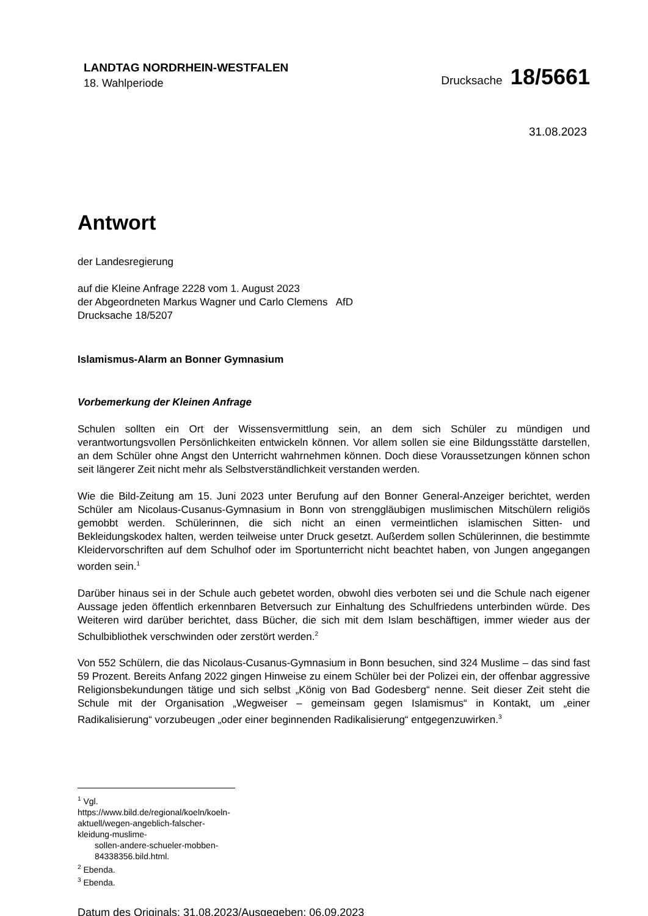LANDTAG NORDRHEIN-WESTFALEN
18. Wahlperiode
Drucksache 18/5661
31.08.2023
Antwort
der Landesregierung
auf die Kleine Anfrage 2228 vom 1. August 2023
der Abgeordneten Markus Wagner und Carlo Clemens AfD
Drucksache 18/5207
Islamismus-Alarm an Bonner Gymnasium
Vorbemerkung der Kleinen Anfrage
Schulen sollten ein Ort der Wissensvermittlung sein, an dem sich Schüler zu mündigen und verantwortungsvollen Persönlichkeiten entwickeln können. Vor allem sollen sie eine Bildungsstätte darstellen, an dem Schüler ohne Angst den Unterricht wahrnehmen können. Doch diese Voraussetzungen können schon seit längerer Zeit nicht mehr als Selbstverständlichkeit verstanden werden.
Wie die Bild-Zeitung am 15. Juni 2023 unter Berufung auf den Bonner General-Anzeiger berichtet, werden Schüler am Nicolaus-Cusanus-Gymnasium in Bonn von strenggläubigen muslimischen Mitschülern religiös gemobbt werden. Schülerinnen, die sich nicht an einen vermeintlichen islamischen Sitten- und Bekleidungskodex halten, werden teilweise unter Druck gesetzt. Außerdem sollen Schülerinnen, die bestimmte Kleidervorschriften auf dem Schulhof oder im Sportunterricht nicht beachtet haben, von Jungen angegangen worden sein.<sup>1</sup>
Darüber hinaus sei in der Schule auch gebetet worden, obwohl dies verboten sei und die Schule nach eigener Aussage jeden öffentlich erkennbaren Betversuch zur Einhaltung des Schulfriedens unterbinden würde. Des Weiteren wird darüber berichtet, dass Bücher, die sich mit dem Islam beschäftigen, immer wieder aus der Schulbibliothek verschwinden oder zerstört werden.<sup>2</sup>
Von 552 Schülern, die das Nicolaus-Cusanus-Gymnasium in Bonn besuchen, sind 324 Muslime – das sind fast 59 Prozent. Bereits Anfang 2022 gingen Hinweise zu einem Schüler bei der Polizei ein, der offenbar aggressive Religionsbekundungen tätige und sich selbst „König von Bad Godesberg“ nenne. Seit dieser Zeit steht die Schule mit der Organisation „Wegweiser – gemeinsam gegen Islamismus“ in Kontakt, um „einer Radikalisierung“ vorzubeugen „oder einer beginnenden Radikalisierung“ entgegenzuwirken.<sup>3</sup>
<sup>1</sup> Vgl. https://www.bild.de/regional/koeln/koeln-aktuell/wegen-angeblich-falscher-kleidung-muslime-
sollen-andere-schueler-mobben-84338356.bild.html.
<sup>2</sup> Ebenda.
<sup>3</sup> Ebenda.
Datum des Originals: 31.08.2023/Ausgegeben: 06.09.2023